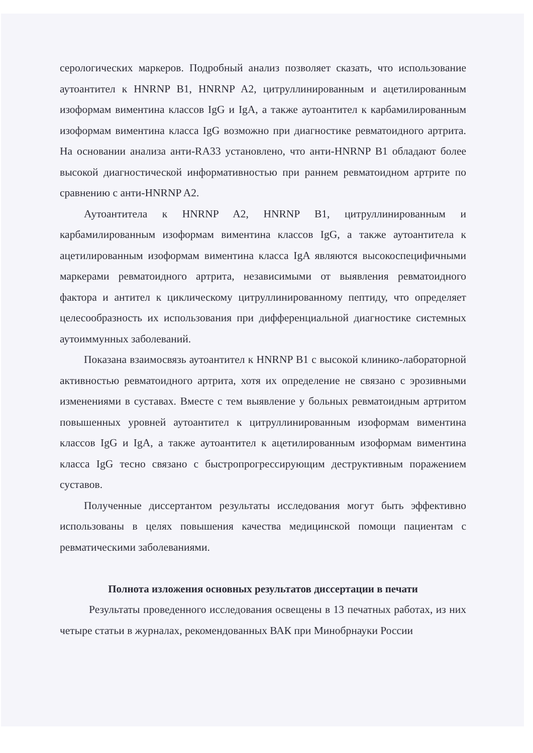серологических маркеров. Подробный анализ позволяет сказать, что использование аутоантител к HNRNP B1, HNRNP A2, цитруллинированным и ацетилированным изоформам виментина классов IgG и IgA, а также аутоантител к карбамилированным изоформам виментина класса IgG возможно при диагностике ревматоидного артрита. На основании анализа анти-RA33 установлено, что анти-HNRNP B1 обладают более высокой диагностической информативностью при раннем ревматоидном артрите по сравнению с анти-HNRNP A2.
Аутоантитела к HNRNP A2, HNRNP B1, цитруллинированным и карбамилированным изоформам виментина классов IgG, а также аутоантитела к ацетилированным изоформам виментина класса IgA являются высокоспецифичными маркерами ревматоидного артрита, независимыми от выявления ревматоидного фактора и антител к циклическому цитруллинированному пептиду, что определяет целесообразность их использования при дифференциальной диагностике системных аутоиммунных заболеваний.
Показана взаимосвязь аутоантител к HNRNP B1 с высокой клинико-лабораторной активностью ревматоидного артрита, хотя их определение не связано с эрозивными изменениями в суставах. Вместе с тем выявление у больных ревматоидным артритом повышенных уровней аутоантител к цитруллинированным изоформам виментина классов IgG и IgA, а также аутоантител к ацетилированным изоформам виментина класса IgG тесно связано с быстропрогрессирующим деструктивным поражением суставов.
Полученные диссертантом результаты исследования могут быть эффективно использованы в целях повышения качества медицинской помощи пациентам с ревматическими заболеваниями.
Полнота изложения основных результатов диссертации в печати
Результаты проведенного исследования освещены в 13 печатных работах, из них четыре статьи в журналах, рекомендованных ВАК при Минобрнауки России